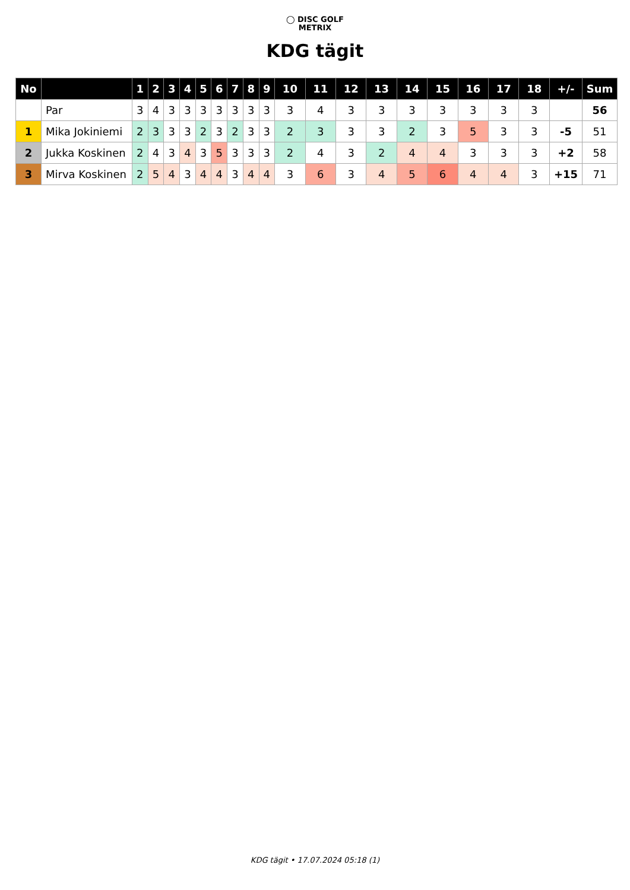◯ DISC GOLF
METRIX
KDG tägit
| No | | 1 | 2 | 3 | 4 | 5 | 6 | 7 | 8 | 9 | 10 | 11 | 12 | 13 | 14 | 15 | 16 | 17 | 18 | +/- | Sum |
| --- | --- | --- | --- | --- | --- | --- | --- | --- | --- | --- | --- | --- | --- | --- | --- | --- | --- | --- | --- | --- | --- |
| | Par | 3 | 4 | 3 | 3 | 3 | 3 | 3 | 3 | 3 | 3 | 4 | 3 | 3 | 3 | 3 | 3 | 3 | 3 | | 56 |
| 1 | Mika Jokiniemi | 2 | 3 | 3 | 3 | 2 | 3 | 2 | 3 | 3 | 2 | 3 | 3 | 3 | 2 | 3 | 5 | 3 | 3 | -5 | 51 |
| 2 | Jukka Koskinen | 2 | 4 | 3 | 4 | 3 | 5 | 3 | 3 | 3 | 2 | 4 | 3 | 2 | 4 | 4 | 3 | 3 | 3 | +2 | 58 |
| 3 | Mirva Koskinen | 2 | 5 | 4 | 3 | 4 | 4 | 3 | 4 | 4 | 3 | 6 | 3 | 4 | 5 | 6 | 4 | 4 | 3 | +15 | 71 |
KDG tägit • 17.07.2024 05:18 (1)